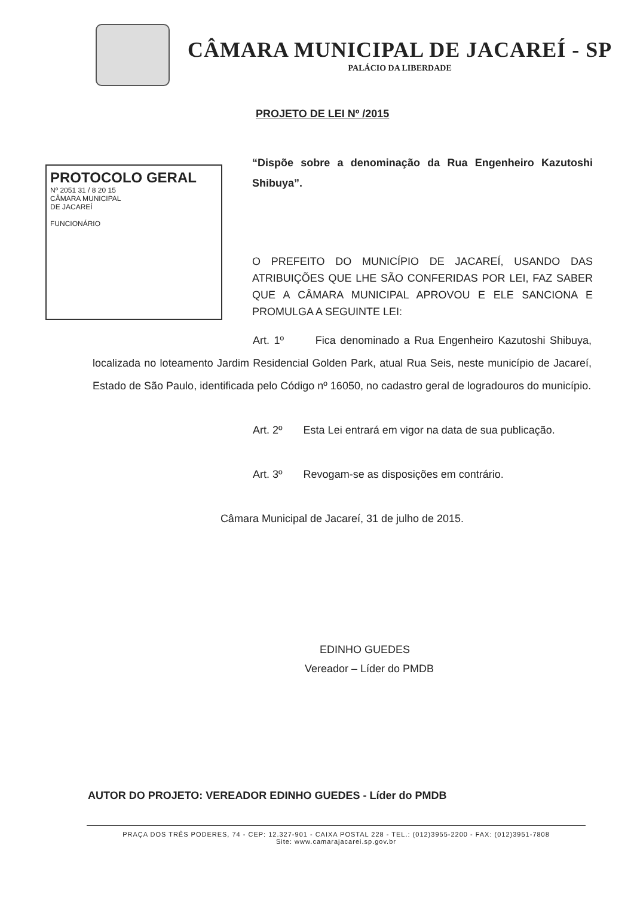CÂMARA MUNICIPAL DE JACAREÍ - SP
PALÁCIO DA LIBERDADE
PROJETO DE LEI Nº /2015
PROTOCOLO GERAL
Nº 2051 31 / 8 20 15
CÂMARA MUNICIPAL
DE JACAREÍ
FUNCIONÁRIO
“Dispõe sobre a denominação da Rua Engenheiro Kazutoshi Shibuya”.
O PREFEITO DO MUNICÍPIO DE JACAREÍ, USANDO DAS ATRIBUIÇÕES QUE LHE SÃO CONFERIDAS POR LEI, FAZ SABER QUE A CÂMARA MUNICIPAL APROVOU E ELE SANCIONA E PROMULGA A SEGUINTE LEI:
Art. 1º Fica denominado a Rua Engenheiro Kazutoshi Shibuya, localizada no loteamento Jardim Residencial Golden Park, atual Rua Seis, neste município de Jacareí, Estado de São Paulo, identificada pelo Código nº 16050, no cadastro geral de logradouros do município.
Art. 2º Esta Lei entrará em vigor na data de sua publicação.
Art. 3º Revogam-se as disposições em contrário.
Câmara Municipal de Jacareí, 31 de julho de 2015.
EDINHO GUEDES
Vereador – Líder do PMDB
AUTOR DO PROJETO: VEREADOR EDINHO GUEDES - Líder do PMDB
PRAÇA DOS TRÊS PODERES, 74 - CEP: 12.327-901 - CAIXA POSTAL 228 - TEL.: (012)3955-2200 - FAX: (012)3951-7808
Site: www.camarajacarei.sp.gov.br